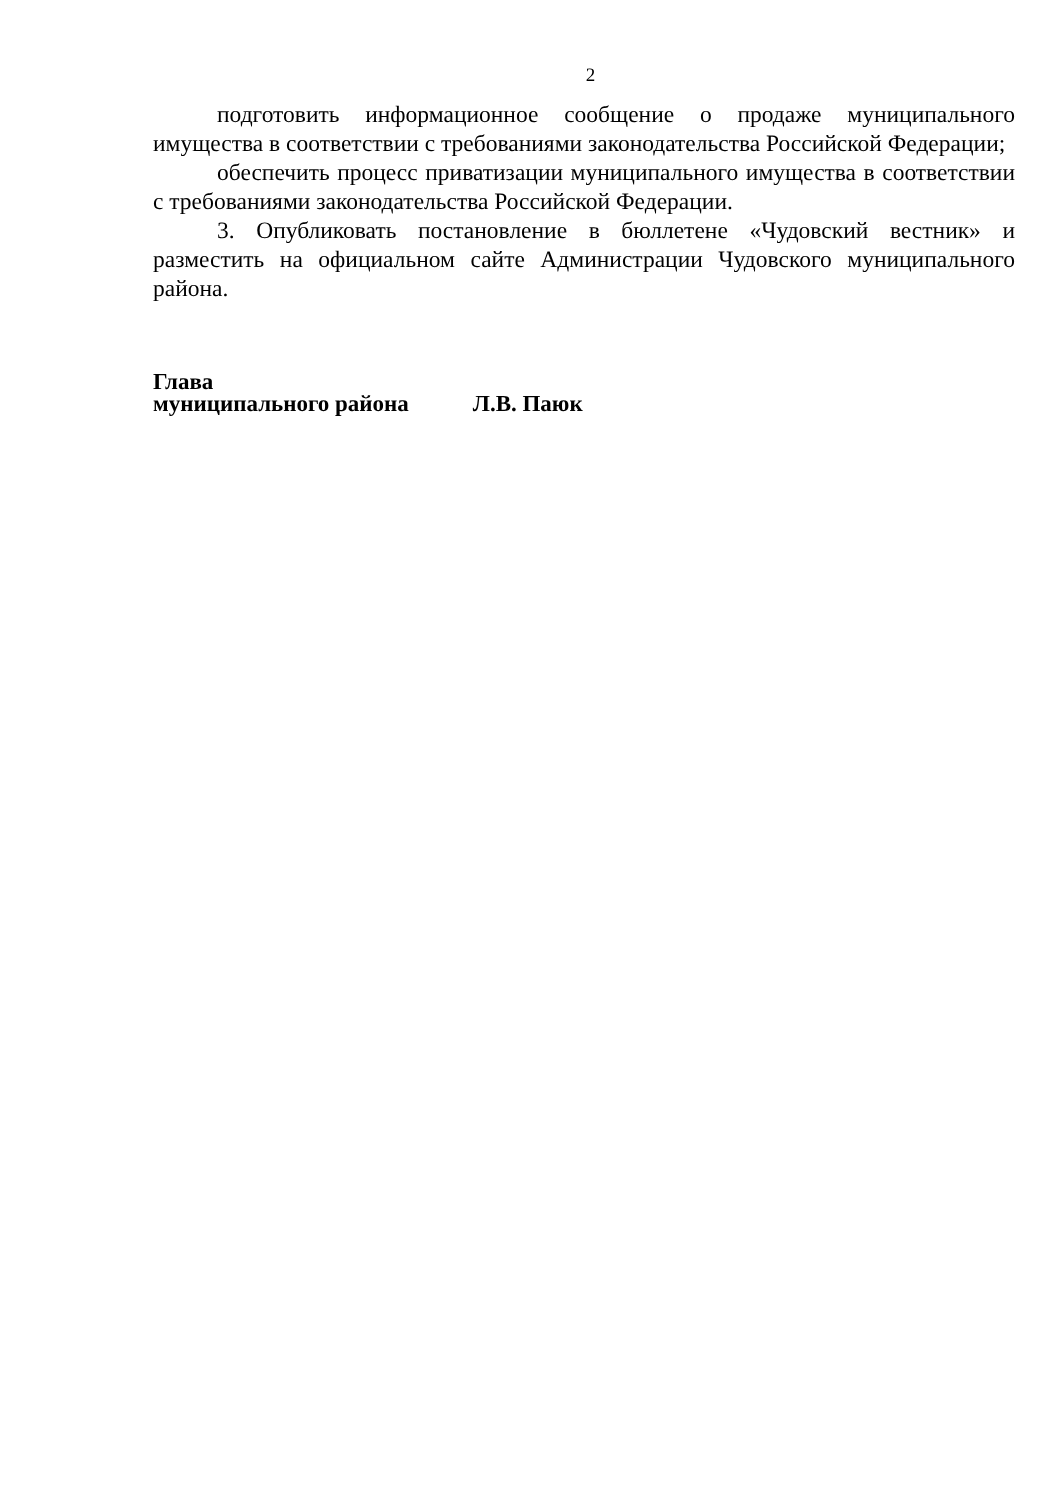2
подготовить информационное сообщение о продаже муниципального имущества в соответствии с требованиями законодательства Российской Федерации;
обеспечить процесс приватизации муниципального имущества в соответствии с требованиями законодательства Российской Федерации.
3. Опубликовать постановление в бюллетене «Чудовский вестник» и разместить на официальном сайте Администрации Чудовского муниципального района.
Глава
муниципального района Л.В. Паюк